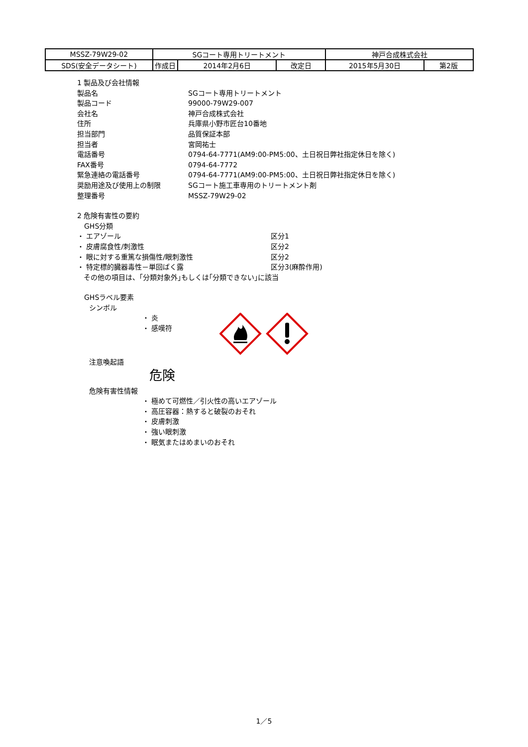| MSSZ-79W29-02 | SGコート専用トリートメント | | | 神戸合成株式会社 | |
| SDS(安全データシート) | 作成日 | 2014年2月6日 | 改定日 | 2015年5月30日 | 第2版 |
1 製品及び会社情報
| 製品名 | SGコート専用トリートメント |
| 製品コード | 99000-79W29-007 |
| 会社名 | 神戸合成株式会社 |
| 住所 | 兵庫県小野市匠台10番地 |
| 担当部門 | 品質保証本部 |
| 担当者 | 宮岡祐士 |
| 電話番号 | 0794-64-7771(AM9:00-PM5:00、土日祝日弊社指定休日を除く) |
| FAX番号 | 0794-64-7772 |
| 緊急連絡の電話番号 | 0794-64-7771(AM9:00-PM5:00、土日祝日弊社指定休日を除く) |
| 奨励用途及び使用上の制限 | SGコート施工車専用のトリートメント剤 |
| 整理番号 | MSSZ-79W29-02 |
2 危険有害性の要約
GHS分類
| ・ エアゾール | 区分1 |
| ・ 皮膚腐食性/刺激性 | 区分2 |
| ・ 眼に対する重篤な損傷性/眼刺激性 | 区分2 |
| ・ 特定標的臓器毒性－単回ばく露 | 区分3(麻酔作用) |
| その他の項目は、｢分類対象外｣もしくは｢分類できない｣に該当 | |
GHSラベル要素
シンボル
・ 炎
・ 感嘆符
注意喚起語
危険
危険有害性情報
・ 極めて可燃性／引火性の高いエアゾール
・ 高圧容器：熱すると破裂のおそれ
・ 皮膚刺激
・ 強い眼刺激
・ 眠気またはめまいのおそれ
1／5